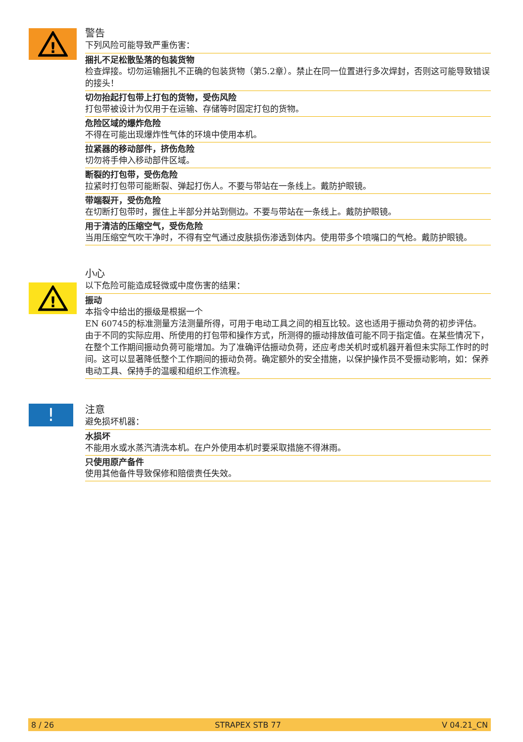!
警告
下列风险可能导致严重伤害：
捆扎不足松散坠落的包装货物
检查焊接。切勿运输捆扎不正确的包装货物（第5.2章）。禁止在同一位置进行多次焊封，否则这可能导致错误的接头！
切勿抬起打包带上打包的货物，受伤风险
打包带被设计为仅用于在运输、存储等时固定打包的货物。
危险区域的爆炸危险
不得在可能出现爆炸性气体的环境中使用本机。
拉紧器的移动部件，挤伤危险
切勿将手伸入移动部件区域。
断裂的打包带，受伤危险
拉紧时打包带可能断裂、弹起打伤人。不要与带站在一条线上。戴防护眼镜。
带端裂开，受伤危险
在切断打包带时，握住上半部分并站到侧边。不要与带站在一条线上。戴防护眼镜。
用于清洁的压缩空气，受伤危险
当用压缩空气吹干净时，不得有空气通过皮肤损伤渗透到体内。使用带多个喷嘴口的气枪。戴防护眼镜。
!
小心
以下危险可能造成轻微或中度伤害的结果：
振动
本指令中给出的振级是根据一个
EN 60745的标准测量方法测量所得，可用于电动工具之间的相互比较。这也适用于振动负荷的初步评估。
由于不同的实际应用、所使用的打包带和操作方式，所测得的振动排放值可能不同于指定值。在某些情况下，在整个工作期间振动负荷可能增加。为了准确评估振动负荷，还应考虑关机时或机器开着但未实际工作时的时间。这可以显著降低整个工作期间的振动负荷。确定额外的安全措施，以保护操作员不受振动影响，如：保养电动工具、保持手的温暖和组织工作流程。
!
注意
避免损坏机器：
水损坏
不能用水或水蒸汽清洗本机。在户外使用本机时要采取措施不得淋雨。
只使用原产备件
使用其他备件导致保修和赔偿责任失效。
8 / 26 STRAPEX STB 77 V 04.21_CN